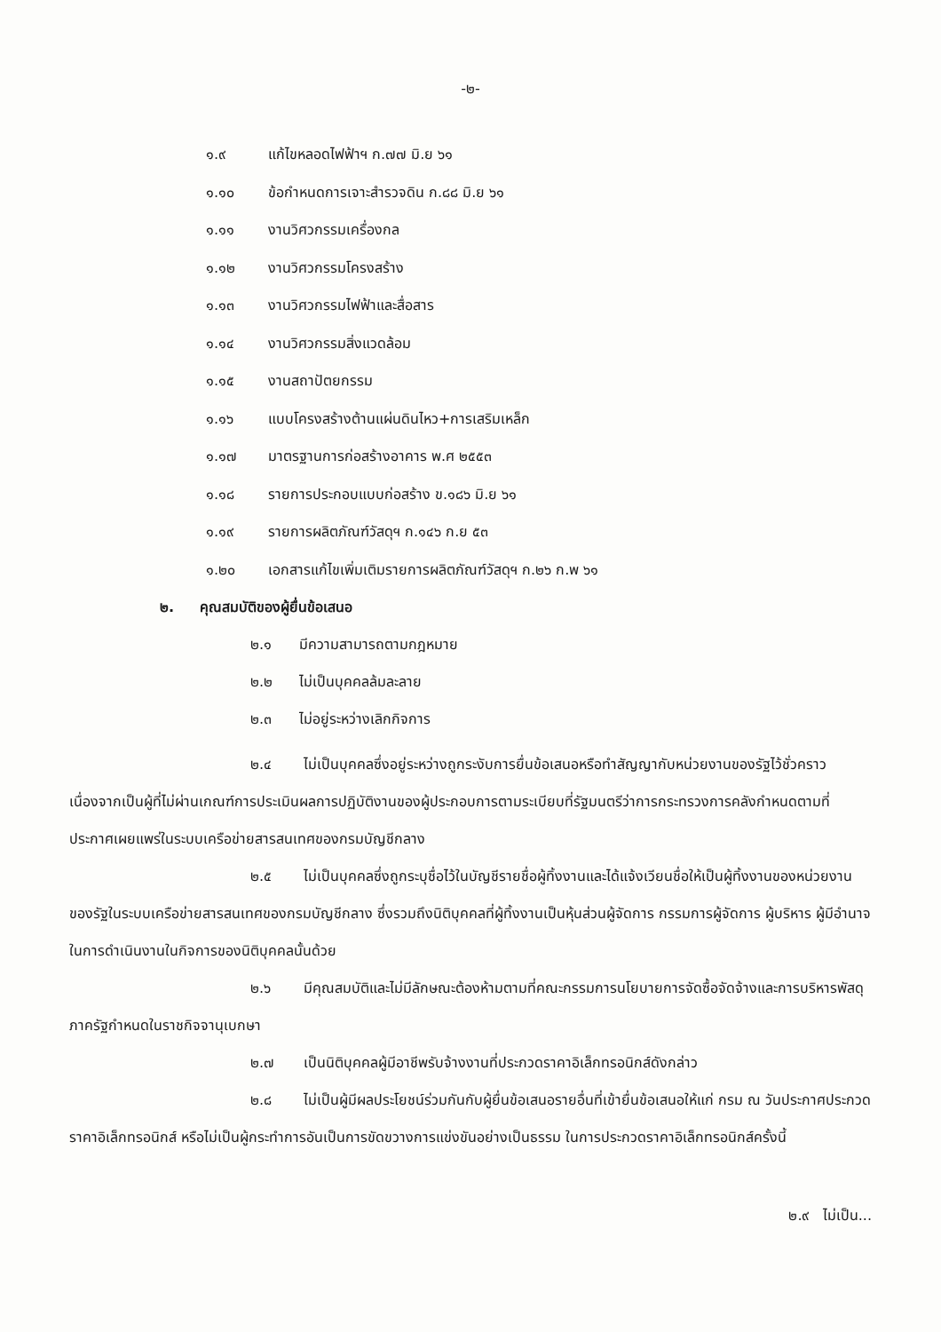-๒-
๑.๙ แก้ไขหลอดไฟฟ้าฯ ก.๗๗ มิ.ย ๖๑
๑.๑๐ ข้อกำหนดการเจาะสำรวจดิน ก.๘๘ มิ.ย ๖๑
๑.๑๑ งานวิศวกรรมเครื่องกล
๑.๑๒ งานวิศวกรรมโครงสร้าง
๑.๑๓ งานวิศวกรรมไฟฟ้าและสื่อสาร
๑.๑๔ งานวิศวกรรมสิ่งแวดล้อม
๑.๑๕ งานสถาปัตยกรรม
๑.๑๖ แบบโครงสร้างต้านแผ่นดินไหว+การเสริมเหล็ก
๑.๑๗ มาตรฐานการก่อสร้างอาคาร พ.ศ ๒๕๕๓
๑.๑๘ รายการประกอบแบบก่อสร้าง ข.๑๘๖ มิ.ย ๖๑
๑.๑๙ รายการผลิตภัณฑ์วัสดุฯ ก.๑๔๖ ก.ย ๕๓
๑.๒๐ เอกสารแก้ไขเพิ่มเติมรายการผลิตภัณฑ์วัสดุฯ ก.๒๖ ก.พ ๖๑
๒. คุณสมบัติของผู้ยื่นข้อเสนอ
๒.๑ มีความสามารถตามกฎหมาย
๒.๒ ไม่เป็นบุคคลล้มละลาย
๒.๓ ไม่อยู่ระหว่างเลิกกิจการ
๒.๔ ไม่เป็นบุคคลซึ่งอยู่ระหว่างถูกระงับการยื่นข้อเสนอหรือทำสัญญากับหน่วยงานของรัฐไว้ชั่วคราว เนื่องจากเป็นผู้ที่ไม่ผ่านเกณฑ์การประเมินผลการปฏิบัติงานของผู้ประกอบการตามระเบียบที่รัฐมนตรีว่าการกระทรวงการคลังกำหนดตามที่ประกาศเผยแพร่ในระบบเครือข่ายสารสนเทศของกรมบัญชีกลาง
๒.๕ ไม่เป็นบุคคลซึ่งถูกระบุชื่อไว้ในบัญชีรายชื่อผู้ทิ้งงานและได้แจ้งเวียนชื่อให้เป็นผู้ทิ้งงานของหน่วยงานของรัฐในระบบเครือข่ายสารสนเทศของกรมบัญชีกลาง ซึ่งรวมถึงนิติบุคคลที่ผู้ทิ้งงานเป็นหุ้นส่วนผู้จัดการ กรรมการผู้จัดการ ผู้บริหาร ผู้มีอำนาจในการดำเนินงานในกิจการของนิติบุคคลนั้นด้วย
๒.๖ มีคุณสมบัติและไม่มีลักษณะต้องห้ามตามที่คณะกรรมการนโยบายการจัดซื้อจัดจ้างและการบริหารพัสดุภาครัฐกำหนดในราชกิจจานุเบกษา
๒.๗ เป็นนิติบุคคลผู้มีอาชีพรับจ้างงานที่ประกวดราคาอิเล็กทรอนิกส์ดังกล่าว
๒.๘ ไม่เป็นผู้มีผลประโยชน์ร่วมกันกับผู้ยื่นข้อเสนอรายอื่นที่เข้ายื่นข้อเสนอให้แก่ กรม ณ วันประกาศประกวดราคาอิเล็กทรอนิกส์ หรือไม่เป็นผู้กระทำการอันเป็นการขัดขวางการแข่งขันอย่างเป็นธรรม ในการประกวดราคาอิเล็กทรอนิกส์ครั้งนี้
๒.๙ ไม่เป็น...